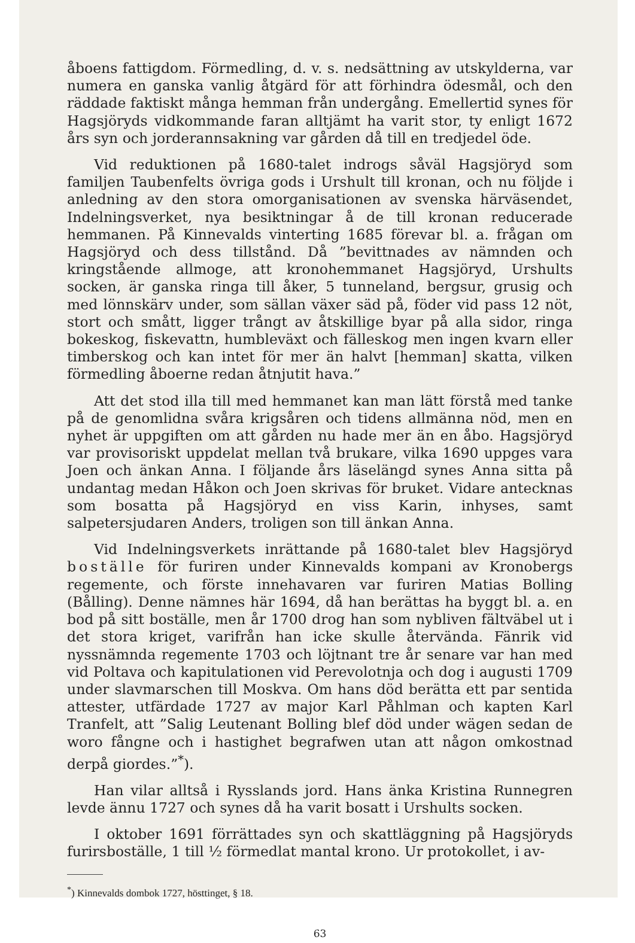åboens fattigdom. Förmedling, d. v. s. nedsättning av utskylderna, var numera en ganska vanlig åtgärd för att förhindra ödesmål, och den räddade faktiskt många hemman från undergång. Emellertid synes för Hagsjöryds vidkommande faran alltjämt ha varit stor, ty enligt 1672 års syn och jorderannsakning var gården då till en tredjedel öde.
Vid reduktionen på 1680-talet indrogs såväl Hagsjöryd som familjen Taubenfelts övriga gods i Urshult till kronan, och nu följde i anledning av den stora omorganisationen av svenska härväsendet, Indelningsverket, nya besiktningar å de till kronan reducerade hemmanen. På Kinnevalds vinterting 1685 förevar bl. a. frågan om Hagsjöryd och dess tillstånd. Då ”bevittnades av nämnden och kringstående allmoge, att kronohemmanet Hagsjöryd, Urshults socken, är ganska ringa till åker, 5 tunneland, bergsur, grusig och med lönnskärv under, som sällan växer säd på, föder vid pass 12 nöt, stort och smått, ligger trångt av åtskillige byar på alla sidor, ringa bokeskog, fiskevattn, humbleväxt och fälleskog men ingen kvarn eller timberskog och kan intet för mer än halvt [hemman] skatta, vilken förmedling åboerne redan åtnjutit hava.”
Att det stod illa till med hemmanet kan man lätt förstå med tanke på de genomlidna svåra krigsåren och tidens allmänna nöd, men en nyhet är uppgiften om att gården nu hade mer än en åbo. Hagsjöryd var provisoriskt uppdelat mellan två brukare, vilka 1690 uppges vara Joen och änkan Anna. I följande års läselängd synes Anna sitta på undantag medan Håkon och Joen skrivas för bruket. Vidare antecknas som bosatta på Hagsjöryd en viss Karin, inhyses, samt salpetersjudaren Anders, troligen son till änkan Anna.
Vid Indelningsverkets inrättande på 1680-talet blev Hagsjöryd boställe för furiren under Kinnevalds kompani av Kronobergs regemente, och förste innehavaren var furiren Matias Bolling (Bålling). Denne nämnes här 1694, då han berättas ha byggt bl. a. en bod på sitt boställe, men år 1700 drog han som nybliven fältväbel ut i det stora kriget, varifrån han icke skulle återvända. Fänrik vid nyssnämnda regemente 1703 och löjtnant tre år senare var han med vid Poltava och kapitulationen vid Perevolotnja och dog i augusti 1709 under slavmarschen till Moskva. Om hans död berätta ett par sentida attester, utfärdade 1727 av major Karl Påhlman och kapten Karl Tranfelt, att ”Salig Leutenant Bolling blef död under wägen sedan de woro fångne och i hastighet begrafwen utan att någon omkostnad derpå giordes.”<sup>*</sup>).
Han vilar alltså i Rysslands jord. Hans änka Kristina Runnegren levde ännu 1727 och synes då ha varit bosatt i Urshults socken.
I oktober 1691 förrättades syn och skattläggning på Hagsjöryds furirsboställe, 1 till ½ förmedlat mantal krono. Ur protokollet, i av-
<sup>*</sup>) Kinnevalds dombok 1727, hösttinget, § 18.
63